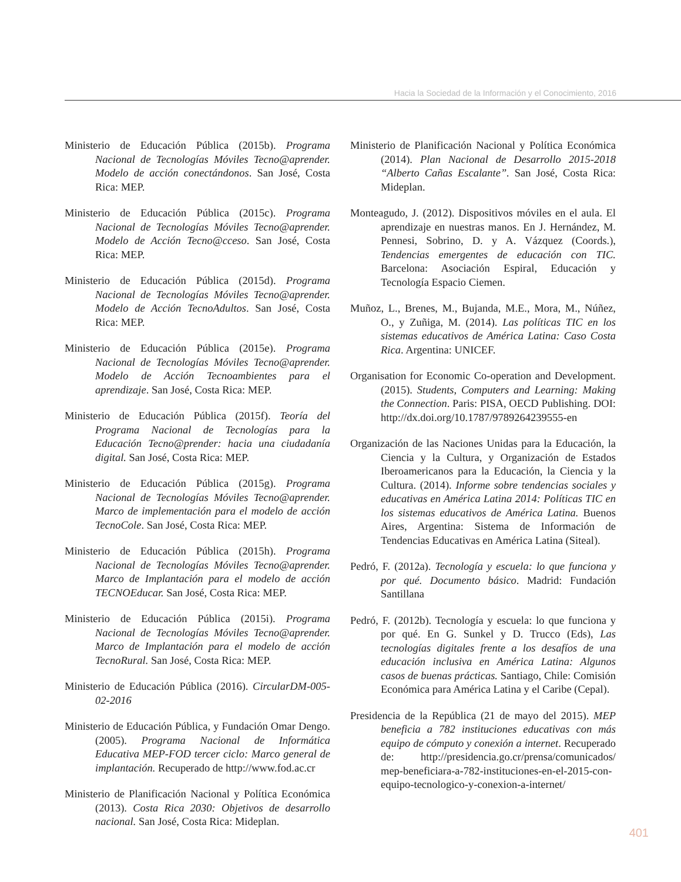Hacia la Sociedad de la Información y el Conocimiento, 2016
Ministerio de Educación Pública (2015b). Programa Nacional de Tecnologías Móviles Tecno@aprender. Modelo de acción conectándonos. San José, Costa Rica: MEP.
Ministerio de Educación Pública (2015c). Programa Nacional de Tecnologías Móviles Tecno@aprender. Modelo de Acción Tecno@cceso. San José, Costa Rica: MEP.
Ministerio de Educación Pública (2015d). Programa Nacional de Tecnologías Móviles Tecno@aprender. Modelo de Acción TecnoAdultos. San José, Costa Rica: MEP.
Ministerio de Educación Pública (2015e). Programa Nacional de Tecnologías Móviles Tecno@aprender. Modelo de Acción Tecnoambientes para el aprendizaje. San José, Costa Rica: MEP.
Ministerio de Educación Pública (2015f). Teoría del Programa Nacional de Tecnologías para la Educación Tecno@prender: hacia una ciudadanía digital. San José, Costa Rica: MEP.
Ministerio de Educación Pública (2015g). Programa Nacional de Tecnologías Móviles Tecno@aprender. Marco de implementación para el modelo de acción TecnoCole. San José, Costa Rica: MEP.
Ministerio de Educación Pública (2015h). Programa Nacional de Tecnologías Móviles Tecno@aprender. Marco de Implantación para el modelo de acción TECNOEducar. San José, Costa Rica: MEP.
Ministerio de Educación Pública (2015i). Programa Nacional de Tecnologías Móviles Tecno@aprender. Marco de Implantación para el modelo de acción TecnoRural. San José, Costa Rica: MEP.
Ministerio de Educación Pública (2016). CircularDM-005-02-2016
Ministerio de Educación Pública, y Fundación Omar Dengo. (2005). Programa Nacional de Informática Educativa MEP-FOD tercer ciclo: Marco general de implantación. Recuperado de http://www.fod.ac.cr
Ministerio de Planificación Nacional y Política Económica (2013). Costa Rica 2030: Objetivos de desarrollo nacional. San José, Costa Rica: Mideplan.
Ministerio de Planificación Nacional y Política Económica (2014). Plan Nacional de Desarrollo 2015-2018 “Alberto Cañas Escalante”. San José, Costa Rica: Mideplan.
Monteagudo, J. (2012). Dispositivos móviles en el aula. El aprendizaje en nuestras manos. En J. Hernández, M. Pennesi, Sobrino, D. y A. Vázquez (Coords.), Tendencias emergentes de educación con TIC. Barcelona: Asociación Espiral, Educación y Tecnología Espacio Ciemen.
Muñoz, L., Brenes, M., Bujanda, M.E., Mora, M., Núñez, O., y Zuñiga, M. (2014). Las políticas TIC en los sistemas educativos de América Latina: Caso Costa Rica. Argentina: UNICEF.
Organisation for Economic Co-operation and Development. (2015). Students, Computers and Learning: Making the Connection. Paris: PISA, OECD Publishing. DOI: http://dx.doi.org/10.1787/9789264239555-en
Organización de las Naciones Unidas para la Educación, la Ciencia y la Cultura, y Organización de Estados Iberoamericanos para la Educación, la Ciencia y la Cultura. (2014). Informe sobre tendencias sociales y educativas en América Latina 2014: Políticas TIC en los sistemas educativos de América Latina. Buenos Aires, Argentina: Sistema de Información de Tendencias Educativas en América Latina (Siteal).
Pedró, F. (2012a). Tecnología y escuela: lo que funciona y por qué. Documento básico. Madrid: Fundación Santillana
Pedró, F. (2012b). Tecnología y escuela: lo que funciona y por qué. En G. Sunkel y D. Trucco (Eds), Las tecnologías digitales frente a los desafíos de una educación inclusiva en América Latina: Algunos casos de buenas prácticas. Santiago, Chile: Comisión Económica para América Latina y el Caribe (Cepal).
Presidencia de la República (21 de mayo del 2015). MEP beneficia a 782 instituciones educativas con más equipo de cómputo y conexión a internet. Recuperado de: http://presidencia.go.cr/prensa/comunicados/ mep-beneficiara-a-782-instituciones-en-el-2015-con-equipo-tecnologico-y-conexion-a-internet/
401